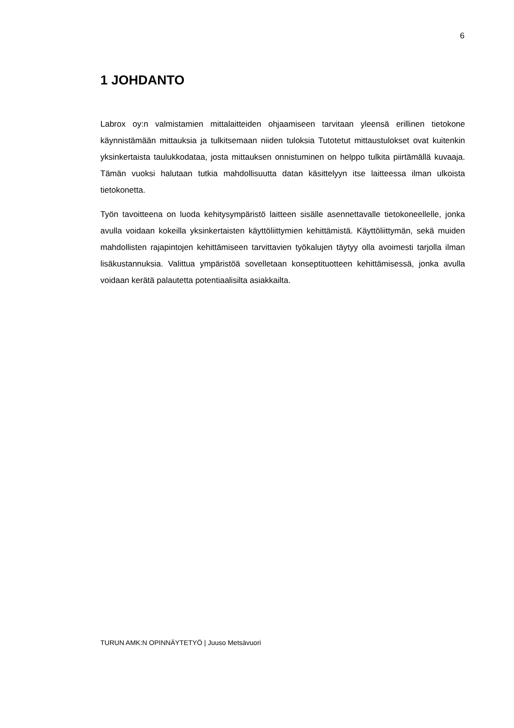6
1 JOHDANTO
Labrox oy:n valmistamien mittalaitteiden ohjaamiseen tarvitaan yleensä erillinen tietokone käynnistämään mittauksia ja tulkitsemaan niiden tuloksia Tutotetut mittaustulokset ovat kuitenkin yksinkertaista taulukkodataa, josta mittauksen onnistuminen on helppo tulkita piirtämällä kuvaaja. Tämän vuoksi halutaan tutkia mahdollisuutta datan käsittelyyn itse laitteessa ilman ulkoista tietokonetta.
Työn tavoitteena on luoda kehitysympäristö laitteen sisälle asennettavalle tietokoneellelle, jonka avulla voidaan kokeilla yksinkertaisten käyttöliittymien kehittämistä. Käyttöliittymän, sekä muiden mahdollisten rajapintojen kehittämiseen tarvittavien työkalujen täytyy olla avoimesti tarjolla ilman lisäkustannuksia. Valittua ympäristöä sovelletaan konseptituotteen kehittämisessä, jonka avulla voidaan kerätä palautetta potentiaalisilta asiakkailta.
TURUN AMK:N OPINNÄYTETYÖ | Juuso Metsävuori